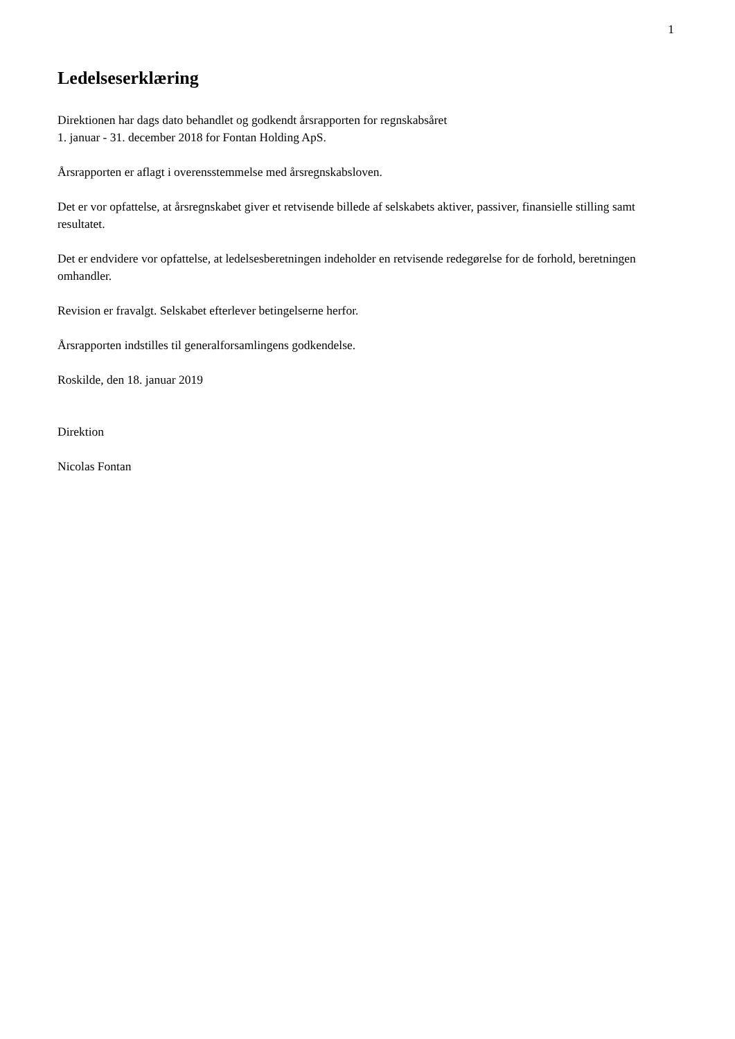1
Ledelseserklæring
Direktionen har dags dato behandlet og godkendt årsrapporten for regnskabsåret
1. januar - 31. december 2018 for Fontan Holding ApS.
Årsrapporten er aflagt i overensstemmelse med årsregnskabsloven.
Det er vor opfattelse, at årsregnskabet giver et retvisende billede af selskabets aktiver, passiver, finansielle stilling samt resultatet.
Det er endvidere vor opfattelse, at ledelsesberetningen indeholder en retvisende redegørelse for de forhold, beretningen omhandler.
Revision er fravalgt. Selskabet efterlever betingelserne herfor.
Årsrapporten indstilles til generalforsamlingens godkendelse.
Roskilde, den 18. januar 2019
Direktion
Nicolas Fontan